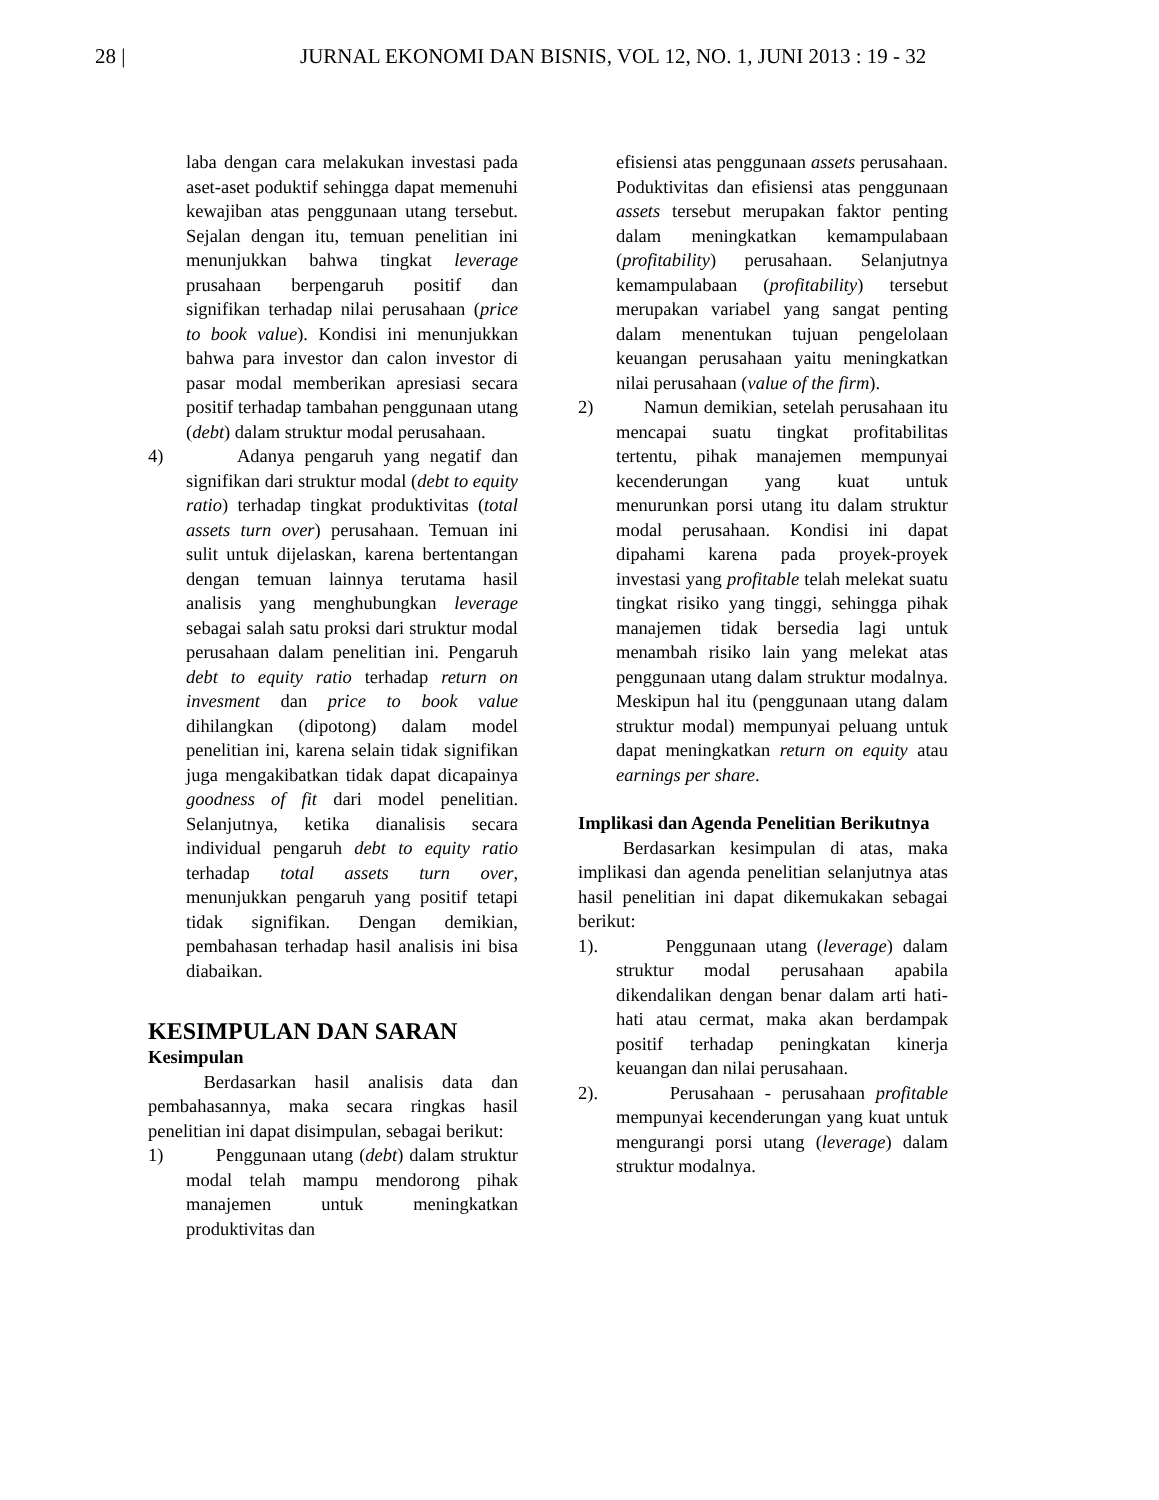28 | JURNAL EKONOMI DAN BISNIS, VOL 12, NO. 1, JUNI 2013 : 19 - 32
laba dengan cara melakukan investasi pada aset-aset poduktif sehingga dapat memenuhi kewajiban atas penggunaan utang tersebut. Sejalan dengan itu, temuan penelitian ini menunjukkan bahwa tingkat leverage prusahaan berpengaruh positif dan signifikan terhadap nilai perusahaan (price to book value). Kondisi ini menunjukkan bahwa para investor dan calon investor di pasar modal memberikan apresiasi secara positif terhadap tambahan penggunaan utang (debt) dalam struktur modal perusahaan.
4) Adanya pengaruh yang negatif dan signifikan dari struktur modal (debt to equity ratio) terhadap tingkat produktivitas (total assets turn over) perusahaan. Temuan ini sulit untuk dijelaskan, karena bertentangan dengan temuan lainnya terutama hasil analisis yang menghubungkan leverage sebagai salah satu proksi dari struktur modal perusahaan dalam penelitian ini. Pengaruh debt to equity ratio terhadap return on invesment dan price to book value dihilangkan (dipotong) dalam model penelitian ini, karena selain tidak signifikan juga mengakibatkan tidak dapat dicapainya goodness of fit dari model penelitian. Selanjutnya, ketika dianalisis secara individual pengaruh debt to equity ratio terhadap total assets turn over, menunjukkan pengaruh yang positif tetapi tidak signifikan. Dengan demikian, pembahasan terhadap hasil analisis ini bisa diabaikan.
KESIMPULAN DAN SARAN
Kesimpulan
Berdasarkan hasil analisis data dan pembahasannya, maka secara ringkas hasil penelitian ini dapat disimpulan, sebagai berikut:
1) Penggunaan utang (debt) dalam struktur modal telah mampu mendorong pihak manajemen untuk meningkatkan produktivitas dan
efisiensi atas penggunaan assets perusahaan. Poduktivitas dan efisiensi atas penggunaan assets tersebut merupakan faktor penting dalam meningkatkan kemampulabaan (profitability) perusahaan. Selanjutnya kemampulabaan (profitability) tersebut merupakan variabel yang sangat penting dalam menentukan tujuan pengelolaan keuangan perusahaan yaitu meningkatkan nilai perusahaan (value of the firm).
2) Namun demikian, setelah perusahaan itu mencapai suatu tingkat profitabilitas tertentu, pihak manajemen mempunyai kecenderungan yang kuat untuk menurunkan porsi utang itu dalam struktur modal perusahaan. Kondisi ini dapat dipahami karena pada proyek-proyek investasi yang profitable telah melekat suatu tingkat risiko yang tinggi, sehingga pihak manajemen tidak bersedia lagi untuk menambah risiko lain yang melekat atas penggunaan utang dalam struktur modalnya. Meskipun hal itu (penggunaan utang dalam struktur modal) mempunyai peluang untuk dapat meningkatkan return on equity atau earnings per share.
Implikasi dan Agenda Penelitian Berikutnya
Berdasarkan kesimpulan di atas, maka implikasi dan agenda penelitian selanjutnya atas hasil penelitian ini dapat dikemukakan sebagai berikut:
1). Penggunaan utang (leverage) dalam struktur modal perusahaan apabila dikendalikan dengan benar dalam arti hati-hati atau cermat, maka akan berdampak positif terhadap peningkatan kinerja keuangan dan nilai perusahaan.
2). Perusahaan - perusahaan profitable mempunyai kecenderungan yang kuat untuk mengurangi porsi utang (leverage) dalam struktur modalnya.